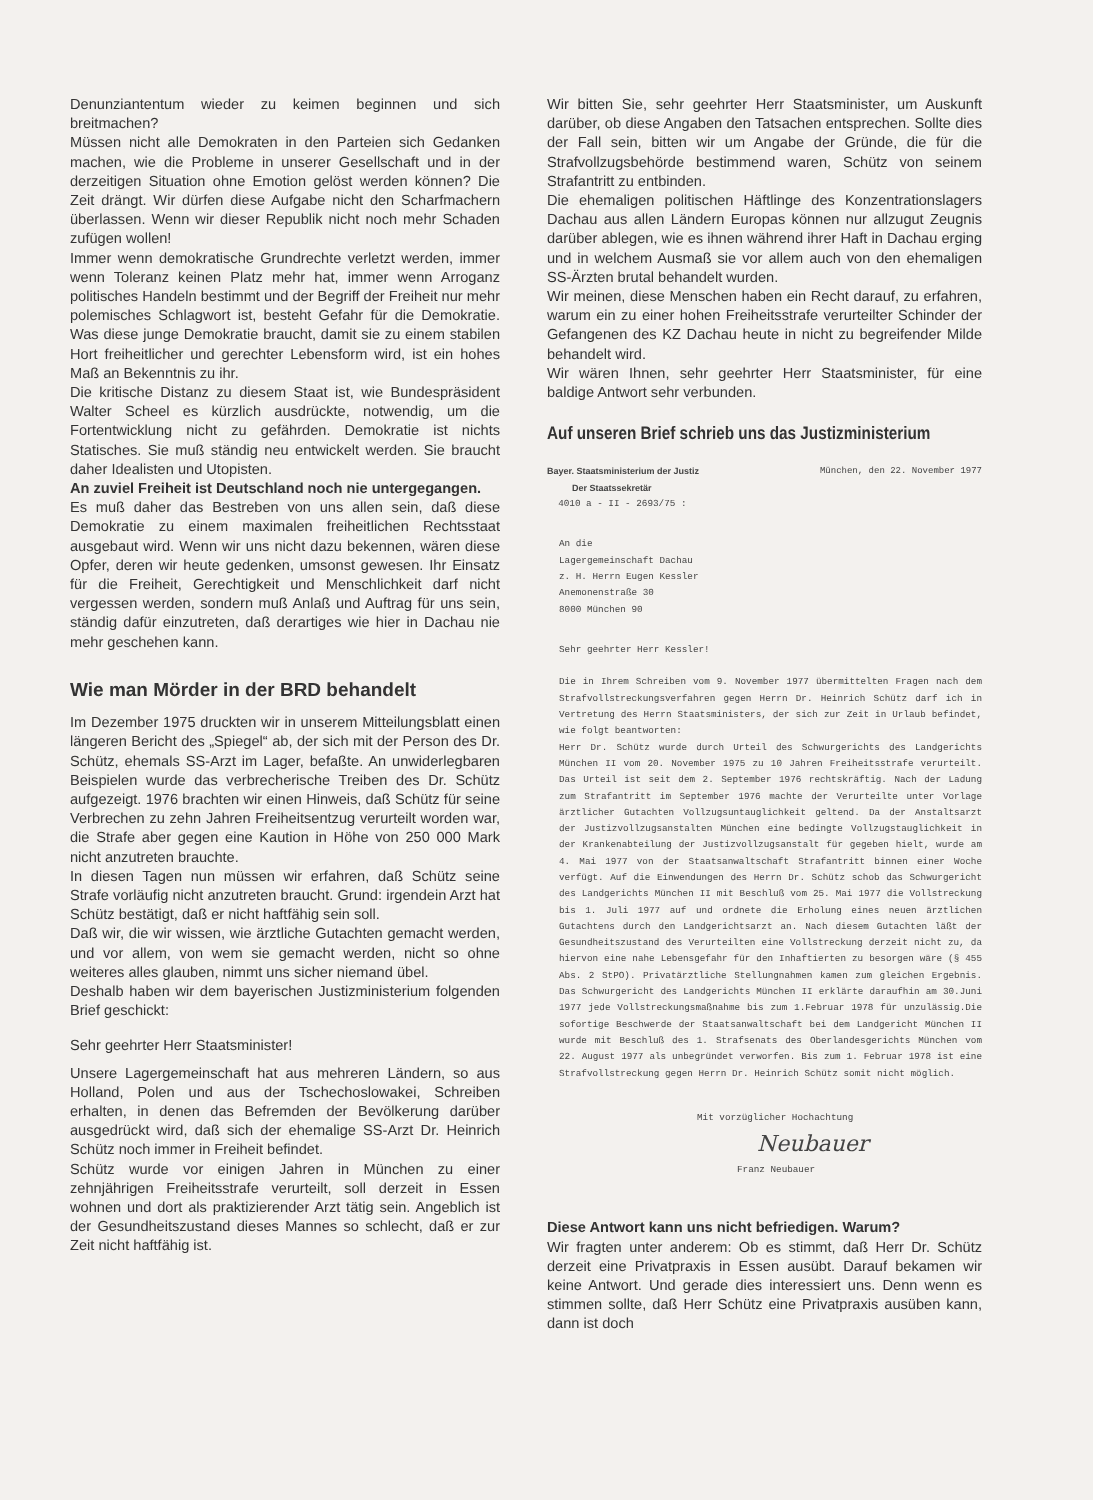Denunziantentum wieder zu keimen beginnen und sich breitmachen?
Müssen nicht alle Demokraten in den Parteien sich Gedanken machen, wie die Probleme in unserer Gesellschaft und in der derzeitigen Situation ohne Emotion gelöst werden können? Die Zeit drängt. Wir dürfen diese Aufgabe nicht den Scharfmachern überlassen. Wenn wir dieser Republik nicht noch mehr Schaden zufügen wollen!
Immer wenn demokratische Grundrechte verletzt werden, immer wenn Toleranz keinen Platz mehr hat, immer wenn Arroganz politisches Handeln bestimmt und der Begriff der Freiheit nur mehr polemisches Schlagwort ist, besteht Gefahr für die Demokratie. Was diese junge Demokratie braucht, damit sie zu einem stabilen Hort freiheitlicher und gerechter Lebensform wird, ist ein hohes Maß an Bekenntnis zu ihr.
Die kritische Distanz zu diesem Staat ist, wie Bundespräsident Walter Scheel es kürzlich ausdrückte, notwendig, um die Fortentwicklung nicht zu gefährden. Demokratie ist nichts Statisches. Sie muß ständig neu entwickelt werden. Sie braucht daher Idealisten und Utopisten.
An zuviel Freiheit ist Deutschland noch nie untergegangen.
Es muß daher das Bestreben von uns allen sein, daß diese Demokratie zu einem maximalen freiheitlichen Rechtsstaat ausgebaut wird. Wenn wir uns nicht dazu bekennen, wären diese Opfer, deren wir heute gedenken, umsonst gewesen. Ihr Einsatz für die Freiheit, Gerechtigkeit und Menschlichkeit darf nicht vergessen werden, sondern muß Anlaß und Auftrag für uns sein, ständig dafür einzutreten, daß derartiges wie hier in Dachau nie mehr geschehen kann.
Wie man Mörder in der BRD behandelt
Im Dezember 1975 druckten wir in unserem Mitteilungsblatt einen längeren Bericht des „Spiegel“ ab, der sich mit der Person des Dr. Schütz, ehemals SS-Arzt im Lager, befaßte. An unwiderlegbaren Beispielen wurde das verbrecherische Treiben des Dr. Schütz aufgezeigt. 1976 brachten wir einen Hinweis, daß Schütz für seine Verbrechen zu zehn Jahren Freiheitsentzug verurteilt worden war, die Strafe aber gegen eine Kaution in Höhe von 250 000 Mark nicht anzutreten brauchte.
In diesen Tagen nun müssen wir erfahren, daß Schütz seine Strafe vorläufig nicht anzutreten braucht. Grund: irgendein Arzt hat Schütz bestätigt, daß er nicht haftfähig sein soll.
Daß wir, die wir wissen, wie ärztliche Gutachten gemacht werden, und vor allem, von wem sie gemacht werden, nicht so ohne weiteres alles glauben, nimmt uns sicher niemand übel.
Deshalb haben wir dem bayerischen Justizministerium folgenden Brief geschickt:
Sehr geehrter Herr Staatsminister!
Unsere Lagergemeinschaft hat aus mehreren Ländern, so aus Holland, Polen und aus der Tschechoslowakei, Schreiben erhalten, in denen das Befremden der Bevölkerung darüber ausgedrückt wird, daß sich der ehemalige SS-Arzt Dr. Heinrich Schütz noch immer in Freiheit befindet.
Schütz wurde vor einigen Jahren in München zu einer zehnjährigen Freiheitsstrafe verurteilt, soll derzeit in Essen wohnen und dort als praktizierender Arzt tätig sein. Angeblich ist der Gesundheitszustand dieses Mannes so schlecht, daß er zur Zeit nicht haftfähig ist.
Wir bitten Sie, sehr geehrter Herr Staatsminister, um Auskunft darüber, ob diese Angaben den Tatsachen entsprechen. Sollte dies der Fall sein, bitten wir um Angabe der Gründe, die für die Strafvollzugsbehörde bestimmend waren, Schütz von seinem Strafantritt zu entbinden.
Die ehemaligen politischen Häftlinge des Konzentrationslagers Dachau aus allen Ländern Europas können nur allzugut Zeugnis darüber ablegen, wie es ihnen während ihrer Haft in Dachau erging und in welchem Ausmaß sie vor allem auch von den ehemaligen SS-Ärzten brutal behandelt wurden.
Wir meinen, diese Menschen haben ein Recht darauf, zu erfahren, warum ein zu einer hohen Freiheitsstrafe verurteilter Schinder der Gefangenen des KZ Dachau heute in nicht zu begreifender Milde behandelt wird.
Wir wären Ihnen, sehr geehrter Herr Staatsminister, für eine baldige Antwort sehr verbunden.
Auf unseren Brief schrieb uns das Justizministerium
Bayer. Staatsministerium der Justiz
Der Staatssekretär München, den 22. November 1977
4010 a - II - 2693/75 :
An die
Lagergemeinschaft Dachau
z. H. Herrn Eugen Kessler
Anemonenstraße 30
8000 München 90
Sehr geehrter Herr Kessler!
Die in Ihrem Schreiben vom 9. November 1977 übermittelten Fragen nach dem Strafvollstreckungsverfahren gegen Herrn Dr. Heinrich Schütz darf ich in Vertretung des Herrn Staatsministers, der sich zur Zeit in Urlaub befindet, wie folgt beantworten:
Herr Dr. Schütz wurde durch Urteil des Schwurgerichts des Landgerichts München II vom 20. November 1975 zu 10 Jahren Freiheitsstrafe verurteilt. Das Urteil ist seit dem 2. September 1976 rechtskräftig. Nach der Ladung zum Strafantritt im September 1976 machte der Verurteilte unter Vorlage ärztlicher Gutachten Vollzugsuntauglichkeit geltend. Da der Anstaltsarzt der Justizvollzugsanstalten München eine bedingte Vollzugstauglichkeit in der Krankenabteilung der Justizvollzugsanstalt für gegeben hielt, wurde am 4. Mai 1977 von der Staatsanwaltschaft Strafantritt binnen einer Woche verfügt. Auf die Einwendungen des Herrn Dr. Schütz schob das Schwurgericht des Landgerichts München II mit Beschluß vom 25. Mai 1977 die Vollstreckung bis 1. Juli 1977 auf und ordnete die Erholung eines neuen ärztlichen Gutachtens durch den Landgerichtsarzt an. Nach diesem Gutachten läßt der Gesundheitszustand des Verurteilten eine Vollstreckung derzeit nicht zu, da hiervon eine nahe Lebensgefahr für den Inhaftierten zu besorgen wäre (§ 455 Abs. 2 StPO). Privatärztliche Stellungnahmen kamen zum gleichen Ergebnis. Das Schwurgericht des Landgerichts München II erklärte daraufhin am 30.Juni 1977 jede Vollstreckungsmaßnahme bis zum 1.Februar 1978 für unzulässig.Die sofortige Beschwerde der Staatsanwaltschaft bei dem Landgericht München II wurde mit Beschluß des 1. Strafsenats des Oberlandesgerichts München vom 22. August 1977 als unbegründet verworfen. Bis zum 1. Februar 1978 ist eine Strafvollstreckung gegen Herrn Dr. Heinrich Schütz somit nicht möglich.
Mit vorzüglicher Hochachtung
Neubauer
Franz Neubauer
Diese Antwort kann uns nicht befriedigen. Warum?
Wir fragten unter anderem: Ob es stimmt, daß Herr Dr. Schütz derzeit eine Privatpraxis in Essen ausübt. Darauf bekamen wir keine Antwort. Und gerade dies interessiert uns. Denn wenn es stimmen sollte, daß Herr Schütz eine Privatpraxis ausüben kann, dann ist doch